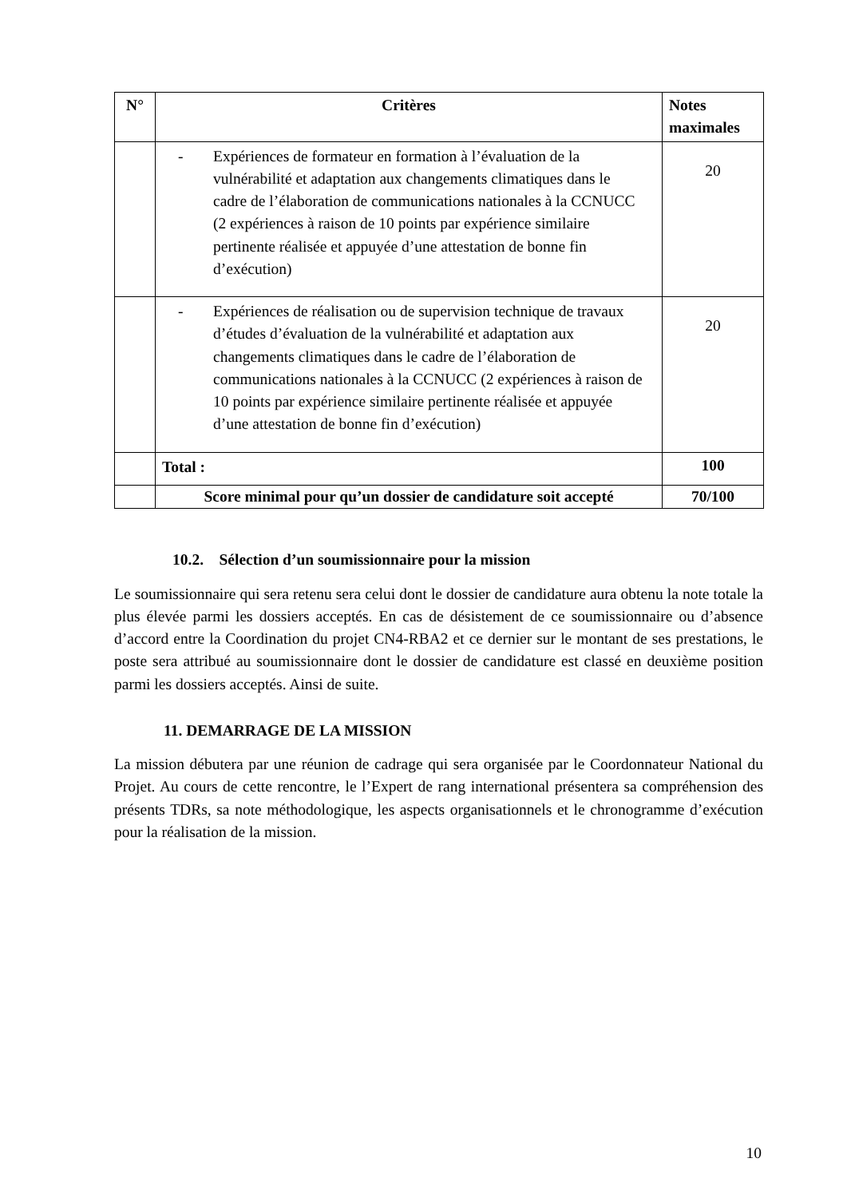| N° | Critères | Notes maximales |
| --- | --- | --- |
| | - Expériences de formateur en formation à l’évaluation de la vulnérabilité et adaptation aux changements climatiques dans le cadre de l’élaboration de communications nationales à la CCNUCC (2 expériences à raison de 10 points par expérience similaire pertinente réalisée et appuyée d’une attestation de bonne fin d’exécution) | 20 |
| | - Expériences de réalisation ou de supervision technique de travaux d’études d’évaluation de la vulnérabilité et adaptation aux changements climatiques dans le cadre de l’élaboration de communications nationales à la CCNUCC (2 expériences à raison de 10 points par expérience similaire pertinente réalisée et appuyée d’une attestation de bonne fin d’exécution) | 20 |
| | Total : | 100 |
| | Score minimal pour qu’un dossier de candidature soit accepté | 70/100 |
10.2. Sélection d’un soumissionnaire pour la mission
Le soumissionnaire qui sera retenu sera celui dont le dossier de candidature aura obtenu la note totale la plus élevée parmi les dossiers acceptés. En cas de désistement de ce soumissionnaire ou d’absence d’accord entre la Coordination du projet CN4-RBA2 et ce dernier sur le montant de ses prestations, le poste sera attribué au soumissionnaire dont le dossier de candidature est classé en deuxième position parmi les dossiers acceptés. Ainsi de suite.
11. DEMARRAGE DE LA MISSION
La mission débutera par une réunion de cadrage qui sera organisée par le Coordonnateur National du Projet. Au cours de cette rencontre, le l’Expert de rang international présentera sa compréhension des présents TDRs, sa note méthodologique, les aspects organisationnels et le chronogramme d’exécution pour la réalisation de la mission.
10